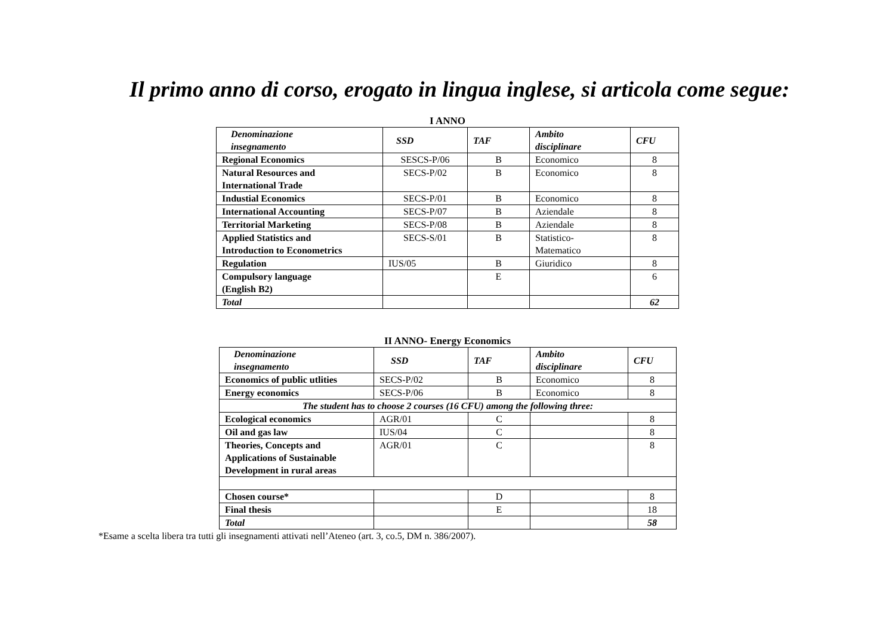Il primo anno di corso, erogato in lingua inglese, si articola come segue:
I ANNO
| Denominazione insegnamento | SSD | TAF | Ambito disciplinare | CFU |
| --- | --- | --- | --- | --- |
| Regional Economics | SESCS-P/06 | B | Economico | 8 |
| Natural Resources and International Trade | SECS-P/02 | B | Economico | 8 |
| Industial Economics | SECS-P/01 | B | Economico | 8 |
| International Accounting | SECS-P/07 | B | Aziendale | 8 |
| Territorial Marketing | SECS-P/08 | B | Aziendale | 8 |
| Applied Statistics and Introduction to Econometrics | SECS-S/01 | B | Statistico- Matematico | 8 |
| Regulation | IUS/05 | B | Giuridico | 8 |
| Compulsory language (English B2) | | E | | 6 |
| Total | | | | 62 |
II ANNO- Energy Economics
| Denominazione insegnamento | SSD | TAF | Ambito disciplinare | CFU |
| --- | --- | --- | --- | --- |
| Economics of public utlities | SECS-P/02 | B | Economico | 8 |
| Energy economics | SECS-P/06 | B | Economico | 8 |
| The student has to choose 2 courses (16 CFU) among the following three: | | | | |
| Ecological economics | AGR/01 | C | | 8 |
| Oil and gas law | IUS/04 | C | | 8 |
| Theories, Concepts and Applications of Sustainable Development in rural areas | AGR/01 | C | | 8 |
| Chosen course* | | D | | 8 |
| Final thesis | | E | | 18 |
| Total | | | | 58 |
*Esame a scelta libera tra tutti gli insegnamenti attivati nell’Ateneo (art. 3, co.5, DM n. 386/2007).